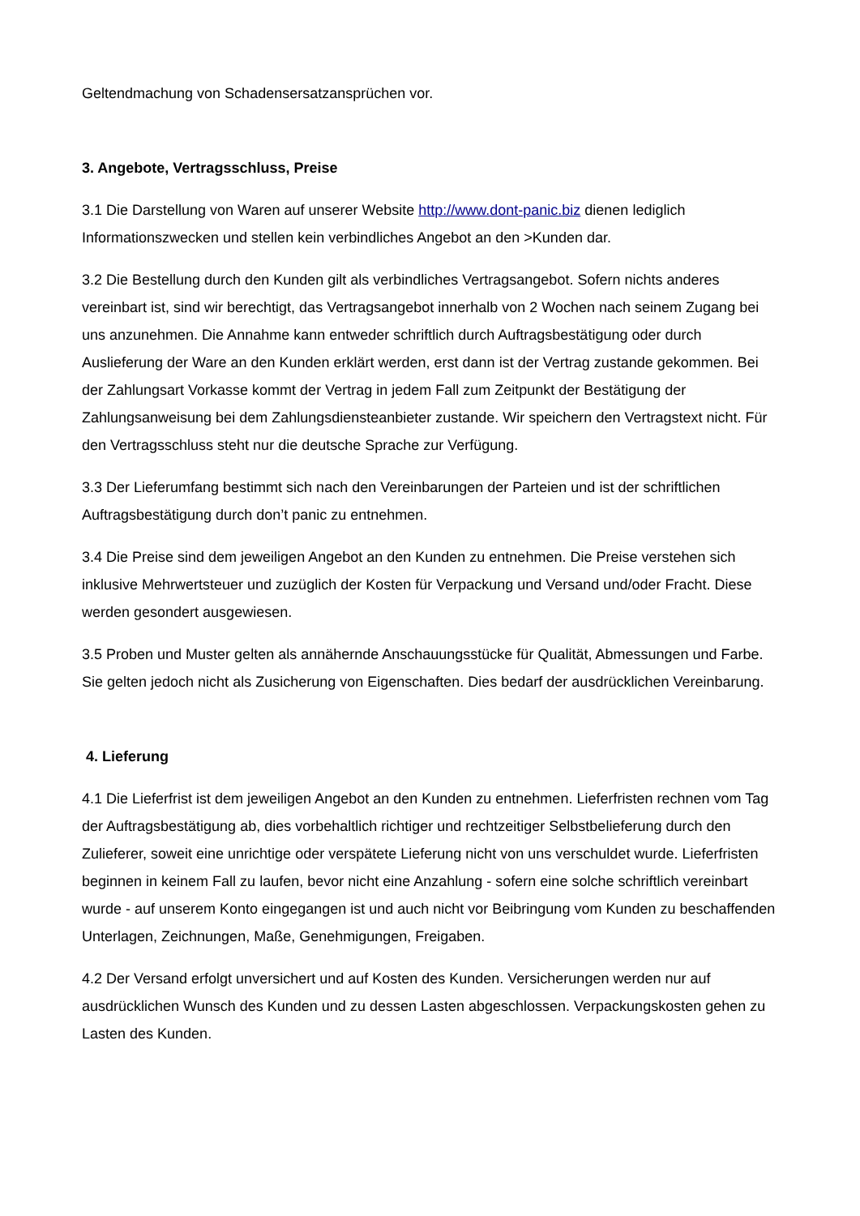Geltendmachung von Schadensersatzansprüchen vor.
3. Angebote, Vertragsschluss, Preise
3.1 Die Darstellung von Waren auf unserer Website http://www.dont-panic.biz dienen lediglich Informationszwecken und stellen kein verbindliches Angebot an den >Kunden dar.
3.2 Die Bestellung durch den Kunden gilt als verbindliches Vertragsangebot. Sofern nichts anderes vereinbart ist, sind wir berechtigt, das Vertragsangebot innerhalb von 2 Wochen nach seinem Zugang bei uns anzunehmen. Die Annahme kann entweder schriftlich durch Auftragsbestätigung oder durch Auslieferung der Ware an den Kunden erklärt werden, erst dann ist der Vertrag zustande gekommen. Bei der Zahlungsart Vorkasse kommt der Vertrag in jedem Fall zum Zeitpunkt der Bestätigung der Zahlungsanweisung bei dem Zahlungsdiensteanbieter zustande. Wir speichern den Vertragstext nicht. Für den Vertragsschluss steht nur die deutsche Sprache zur Verfügung.
3.3 Der Lieferumfang bestimmt sich nach den Vereinbarungen der Parteien und ist der schriftlichen Auftragsbestätigung durch don’t panic zu entnehmen.
3.4 Die Preise sind dem jeweiligen Angebot an den Kunden zu entnehmen. Die Preise verstehen sich inklusive Mehrwertsteuer und zuzüglich der Kosten für Verpackung und Versand und/oder Fracht. Diese werden gesondert ausgewiesen.
3.5 Proben und Muster gelten als annähernde Anschauungsstücke für Qualität, Abmessungen und Farbe. Sie gelten jedoch nicht als Zusicherung von Eigenschaften. Dies bedarf der ausdrücklichen Vereinbarung.
4. Lieferung
4.1 Die Lieferfrist ist dem jeweiligen Angebot an den Kunden zu entnehmen. Lieferfristen rechnen vom Tag der Auftragsbestätigung ab, dies vorbehaltlich richtiger und rechtzeitiger Selbstbelieferung durch den Zulieferer, soweit eine unrichtige oder verspätete Lieferung nicht von uns verschuldet wurde. Lieferfristen beginnen in keinem Fall zu laufen, bevor nicht eine Anzahlung - sofern eine solche schriftlich vereinbart wurde - auf unserem Konto eingegangen ist und auch nicht vor Beibringung vom Kunden zu beschaffenden Unterlagen, Zeichnungen, Maße, Genehmigungen, Freigaben.
4.2 Der Versand erfolgt unversichert und auf Kosten des Kunden. Versicherungen werden nur auf ausdrücklichen Wunsch des Kunden und zu dessen Lasten abgeschlossen. Verpackungskosten gehen zu Lasten des Kunden.